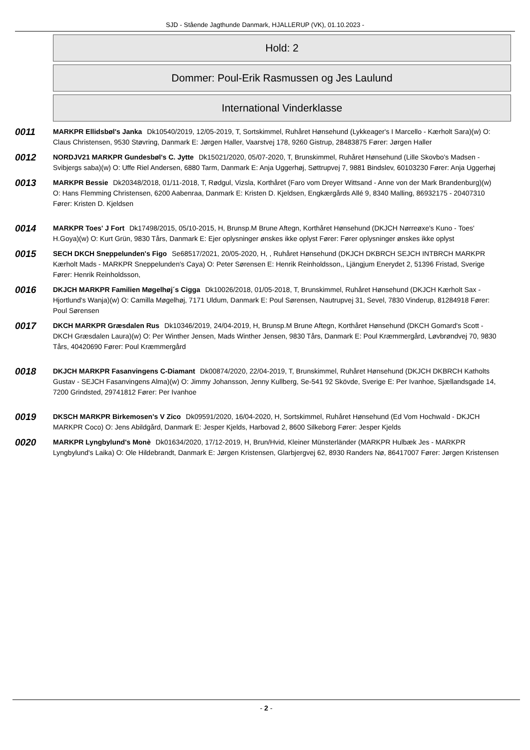SJD - Stående Jagthunde Danmark, HJALLERUP (VK), 01.10.2023 -
Hold: 2
Dommer: Poul-Erik Rasmussen og Jes Laulund
International Vinderklasse
0011
MARKPR Ellidsbøl's Janka Dk10540/2019, 12/05-2019, T, Sortskimmel, Ruhåret Hønsehund (Lykkeager's I Marcello - Kærholt Sara)(w) O: Claus Christensen, 9530 Støvring, Danmark E: Jørgen Haller, Vaarstvej 178, 9260 Gistrup, 28483875 Fører: Jørgen Haller
0012
NORDJV21 MARKPR Gundesbøl's C. Jytte Dk15021/2020, 05/07-2020, T, Brunskimmel, Ruhåret Hønsehund (Lille Skovbo's Madsen - Svibjergs saba)(w) O: Uffe Riel Andersen, 6880 Tarm, Danmark E: Anja Uggerhøj, Søttrupvej 7, 9881 Bindslev, 60103230 Fører: Anja Uggerhøj
0013
MARKPR Bessie Dk20348/2018, 01/11-2018, T, Rødgul, Vizsla, Korthåret (Faro vom Dreyer Wittsand - Anne von der Mark Brandenburg)(w) O: Hans Flemming Christensen, 6200 Aabenraa, Danmark E: Kristen D. Kjeldsen, Engkærgårds Allé 9, 8340 Malling, 86932175 - 20407310 Fører: Kristen D. Kjeldsen
0014
MARKPR Toes' J Fort Dk17498/2015, 05/10-2015, H, Brunsp.M Brune Aftegn, Korthåret Hønsehund (DKJCH Nørreøxe's Kuno - Toes' H.Goya)(w) O: Kurt Grün, 9830 Tårs, Danmark E: Ejer oplysninger ønskes ikke oplyst Fører: Fører oplysninger ønskes ikke oplyst
0015
SECH DKCH Sneppelunden's Figo Se68517/2021, 20/05-2020, H, , Ruhåret Hønsehund (DKJCH DKBRCH SEJCH INTBRCH MARKPR Kærholt Mads - MARKPR Sneppelunden's Caya) O: Peter Sørensen E: Henrik Reinholdsson,, Ljängjum Enerydet 2, 51396 Fristad, Sverige Fører: Henrik Reinholdsson,
0016
DKJCH MARKPR Familien Møgelhøj´s Cigga Dk10026/2018, 01/05-2018, T, Brunskimmel, Ruhåret Hønsehund (DKJCH Kærholt Sax - Hjortlund's Wanja)(w) O: Camilla Møgelhøj, 7171 Uldum, Danmark E: Poul Sørensen, Nautrupvej 31, Sevel, 7830 Vinderup, 81284918 Fører: Poul Sørensen
0017
DKCH MARKPR Græsdalen Rus Dk10346/2019, 24/04-2019, H, Brunsp.M Brune Aftegn, Korthåret Hønsehund (DKCH Gomard's Scott - DKCH Græsdalen Laura)(w) O: Per Winther Jensen, Mads Winther Jensen, 9830 Tårs, Danmark E: Poul Kræmmergård, Løvbrøndvej 70, 9830 Tårs, 40420690 Fører: Poul Kræmmergård
0018
DKJCH MARKPR Fasanvingens C-Diamant Dk00874/2020, 22/04-2019, T, Brunskimmel, Ruhåret Hønsehund (DKJCH DKBRCH Katholts Gustav - SEJCH Fasanvingens Alma)(w) O: Jimmy Johansson, Jenny Kullberg, Se-541 92 Skövde, Sverige E: Per Ivanhoe, Sjællandsgade 14, 7200 Grindsted, 29741812 Fører: Per Ivanhoe
0019
DKSCH MARKPR Birkemosen's V Zico Dk09591/2020, 16/04-2020, H, Sortskimmel, Ruhåret Hønsehund (Ed Vom Hochwald - DKJCH MARKPR Coco) O: Jens Abildgård, Danmark E: Jesper Kjelds, Harbovad 2, 8600 Silkeborg Fører: Jesper Kjelds
0020
MARKPR Lyngbylund's Monè Dk01634/2020, 17/12-2019, H, Brun/Hvid, Kleiner Münsterländer (MARKPR Hulbæk Jes - MARKPR Lyngbylund's Laika) O: Ole Hildebrandt, Danmark E: Jørgen Kristensen, Glarbjergvej 62, 8930 Randers Nø, 86417007 Fører: Jørgen Kristensen
- 2 -